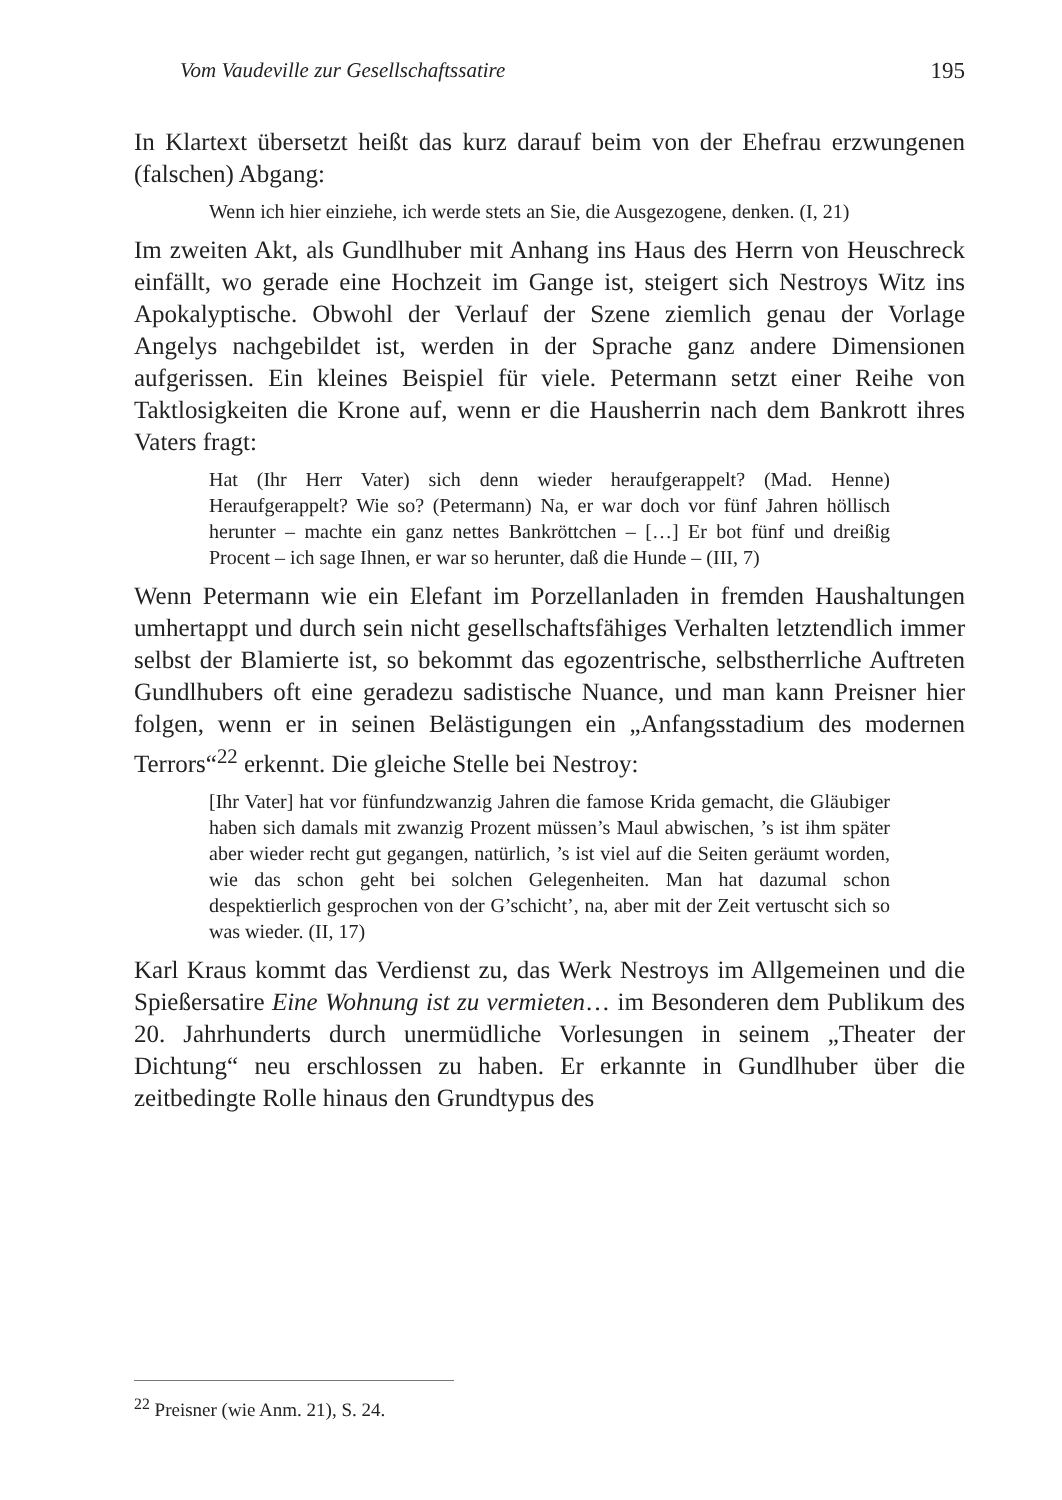Vom Vaudeville zur Gesellschaftssatire 195
In Klartext übersetzt heißt das kurz darauf beim von der Ehefrau erzwungenen (falschen) Abgang:
Wenn ich hier einziehe, ich werde stets an Sie, die Ausgezogene, denken. (I, 21)
Im zweiten Akt, als Gundlhuber mit Anhang ins Haus des Herrn von Heuschreck einfällt, wo gerade eine Hochzeit im Gange ist, steigert sich Nestroys Witz ins Apokalyptische. Obwohl der Verlauf der Szene ziemlich genau der Vorlage Angelys nachgebildet ist, werden in der Sprache ganz andere Dimensionen aufgerissen. Ein kleines Beispiel für viele. Petermann setzt einer Reihe von Taktlosigkeiten die Krone auf, wenn er die Hausherrin nach dem Bankrott ihres Vaters fragt:
Hat (Ihr Herr Vater) sich denn wieder heraufgerappelt? (Mad. Henne) Heraufgerappelt? Wie so? (Petermann) Na, er war doch vor fünf Jahren höllisch herunter – machte ein ganz nettes Bankröttchen – […] Er bot fünf und dreißig Procent – ich sage Ihnen, er war so herunter, daß die Hunde – (III, 7)
Wenn Petermann wie ein Elefant im Porzellanladen in fremden Haushaltungen umhertappt und durch sein nicht gesellschaftsfähiges Verhalten letztendlich immer selbst der Blamierte ist, so bekommt das egozentrische, selbstherrliche Auftreten Gundlhubers oft eine geradezu sadistische Nuance, und man kann Preisner hier folgen, wenn er in seinen Belästigungen ein „Anfangsstadium des modernen Terrors“<sup>22</sup> erkennt. Die gleiche Stelle bei Nestroy:
[Ihr Vater] hat vor fünfundzwanzig Jahren die famose Krida gemacht, die Gläubiger haben sich damals mit zwanzig Prozent müssen’s Maul abwischen, ’s ist ihm später aber wieder recht gut gegangen, natürlich, ’s ist viel auf die Seiten geräumt worden, wie das schon geht bei solchen Gelegenheiten. Man hat dazumal schon despektierlich gesprochen von der G’schicht’, na, aber mit der Zeit vertuscht sich so was wieder. (II, 17)
Karl Kraus kommt das Verdienst zu, das Werk Nestroys im Allgemeinen und die Spießersatire Eine Wohnung ist zu vermieten… im Besonderen dem Publikum des 20. Jahrhunderts durch unermüdliche Vorlesungen in seinem „Theater der Dichtung“ neu erschlossen zu haben. Er erkannte in Gundlhuber über die zeitbedingte Rolle hinaus den Grundtypus des
<sup>22</sup> Preisner (wie Anm. 21), S. 24.